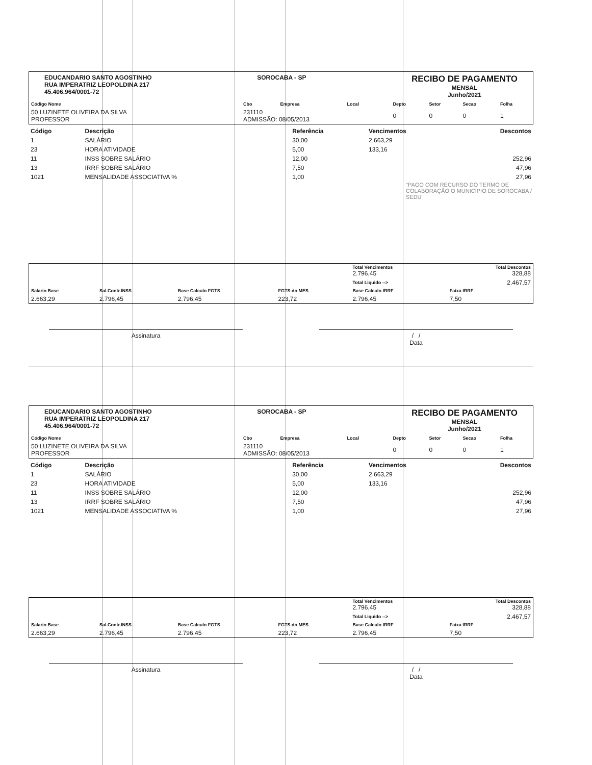EDUCANDARIO SANTO AGOSTINHO
RUA IMPERATRIZ LEOPOLDINA 217
45.406.964/0001-72
SOROCABA - SP
RECIBO DE PAGAMENTO
MENSAL
Junho/2021
| Código Nome | Cbo | Empresa | Local | Depto | Setor | Secao | Folha |
| --- | --- | --- | --- | --- | --- | --- | --- |
| 50 LUZINETE OLIVEIRA DA SILVA PROFESSOR | 231110 ADMISSÃO: 08/05/2013 | | | 0 | 0 | 0 | 1 |
| Código | Descrição | Referência | Vencimentos | Descontos |
| --- | --- | --- | --- | --- |
| 1 | SALÁRIO | 30,00 | 2.663,29 | |
| 23 | HORA ATIVIDADE | 5,00 | 133,16 | |
| 11 | INSS SOBRE SALÁRIO | 12,00 | | 252,96 |
| 13 | IRRF SOBRE SALÁRIO | 7,50 | | 47,96 |
| 1021 | MENSALIDADE ASSOCIATIVA % | 1,00 | | 27,96 |
"PAGO COM RECURSO DO TERMO DE COLABORAÇÃO O MUNICÍPIO DE SOROCABA / SEDU"
| | | | | Total Vencimentos 2.796,45 | Total Descontos 328,88 |
| | | | | Total Liquido --> | 2.467,57 |
| Salario Base | Sal.Contr.INSS | Base Calculo FGTS | FGTS do MES | Base Calculo IRRF | Faixa IRRF |
| 2.663,29 | 2.796,45 | 2.796,45 | 223,72 | 2.796,45 | 7,50 |
Assinatura / /
Data
EDUCANDARIO SANTO AGOSTINHO
RUA IMPERATRIZ LEOPOLDINA 217
45.406.964/0001-72
SOROCABA - SP
RECIBO DE PAGAMENTO
MENSAL
Junho/2021
| Código Nome | Cbo | Empresa | Local | Depto | Setor | Secao | Folha |
| --- | --- | --- | --- | --- | --- | --- | --- |
| 50 LUZINETE OLIVEIRA DA SILVA PROFESSOR | 231110 ADMISSÃO: 08/05/2013 | | | 0 | 0 | 0 | 1 |
| Código | Descrição | Referência | Vencimentos | Descontos |
| --- | --- | --- | --- | --- |
| 1 | SALÁRIO | 30,00 | 2.663,29 | |
| 23 | HORA ATIVIDADE | 5,00 | 133,16 | |
| 11 | INSS SOBRE SALÁRIO | 12,00 | | 252,96 |
| 13 | IRRF SOBRE SALÁRIO | 7,50 | | 47,96 |
| 1021 | MENSALIDADE ASSOCIATIVA % | 1,00 | | 27,96 |
| | | | | Total Vencimentos 2.796,45 | Total Descontos 328,88 |
| | | | | Total Liquido --> | 2.467,57 |
| Salario Base | Sal.Contr.INSS | Base Calculo FGTS | FGTS do MES | Base Calculo IRRF | Faixa IRRF |
| 2.663,29 | 2.796,45 | 2.796,45 | 223,72 | 2.796,45 | 7,50 |
Assinatura / /
Data